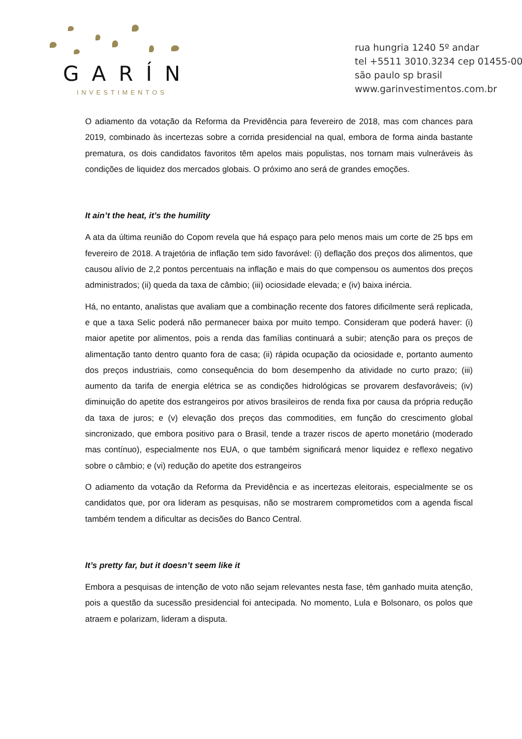GARÍN
INVESTIMENTOS
rua hungria 1240 5º andar
tel +5511 3010.3234 cep 01455-00
são paulo sp brasil
www.garinvestimentos.com.br
O adiamento da votação da Reforma da Previdência para fevereiro de 2018, mas com chances para 2019, combinado às incertezas sobre a corrida presidencial na qual, embora de forma ainda bastante prematura, os dois candidatos favoritos têm apelos mais populistas, nos tornam mais vulneráveis às condições de liquidez dos mercados globais. O próximo ano será de grandes emoções.
It ain’t the heat, it’s the humility
A ata da última reunião do Copom revela que há espaço para pelo menos mais um corte de 25 bps em fevereiro de 2018. A trajetória de inflação tem sido favorável: (i) deflação dos preços dos alimentos, que causou alívio de 2,2 pontos percentuais na inflação e mais do que compensou os aumentos dos preços administrados; (ii) queda da taxa de câmbio; (iii) ociosidade elevada; e (iv) baixa inércia.
Há, no entanto, analistas que avaliam que a combinação recente dos fatores dificilmente será replicada, e que a taxa Selic poderá não permanecer baixa por muito tempo. Consideram que poderá haver: (i) maior apetite por alimentos, pois a renda das famílias continuará a subir; atenção para os preços de alimentação tanto dentro quanto fora de casa; (ii) rápida ocupação da ociosidade e, portanto aumento dos preços industriais, como consequência do bom desempenho da atividade no curto prazo; (iii) aumento da tarifa de energia elétrica se as condições hidrológicas se provarem desfavoráveis; (iv) diminuição do apetite dos estrangeiros por ativos brasileiros de renda fixa por causa da própria redução da taxa de juros; e (v) elevação dos preços das commodities, em função do crescimento global sincronizado, que embora positivo para o Brasil, tende a trazer riscos de aperto monetário (moderado mas contínuo), especialmente nos EUA, o que também significará menor liquidez e reflexo negativo sobre o câmbio; e (vi) redução do apetite dos estrangeiros
O adiamento da votação da Reforma da Previdência e as incertezas eleitorais, especialmente se os candidatos que, por ora lideram as pesquisas, não se mostrarem comprometidos com a agenda fiscal também tendem a dificultar as decisões do Banco Central.
It’s pretty far, but it doesn’t seem like it
Embora a pesquisas de intenção de voto não sejam relevantes nesta fase, têm ganhado muita atenção, pois a questão da sucessão presidencial foi antecipada. No momento, Lula e Bolsonaro, os polos que atraem e polarizam, lideram a disputa.